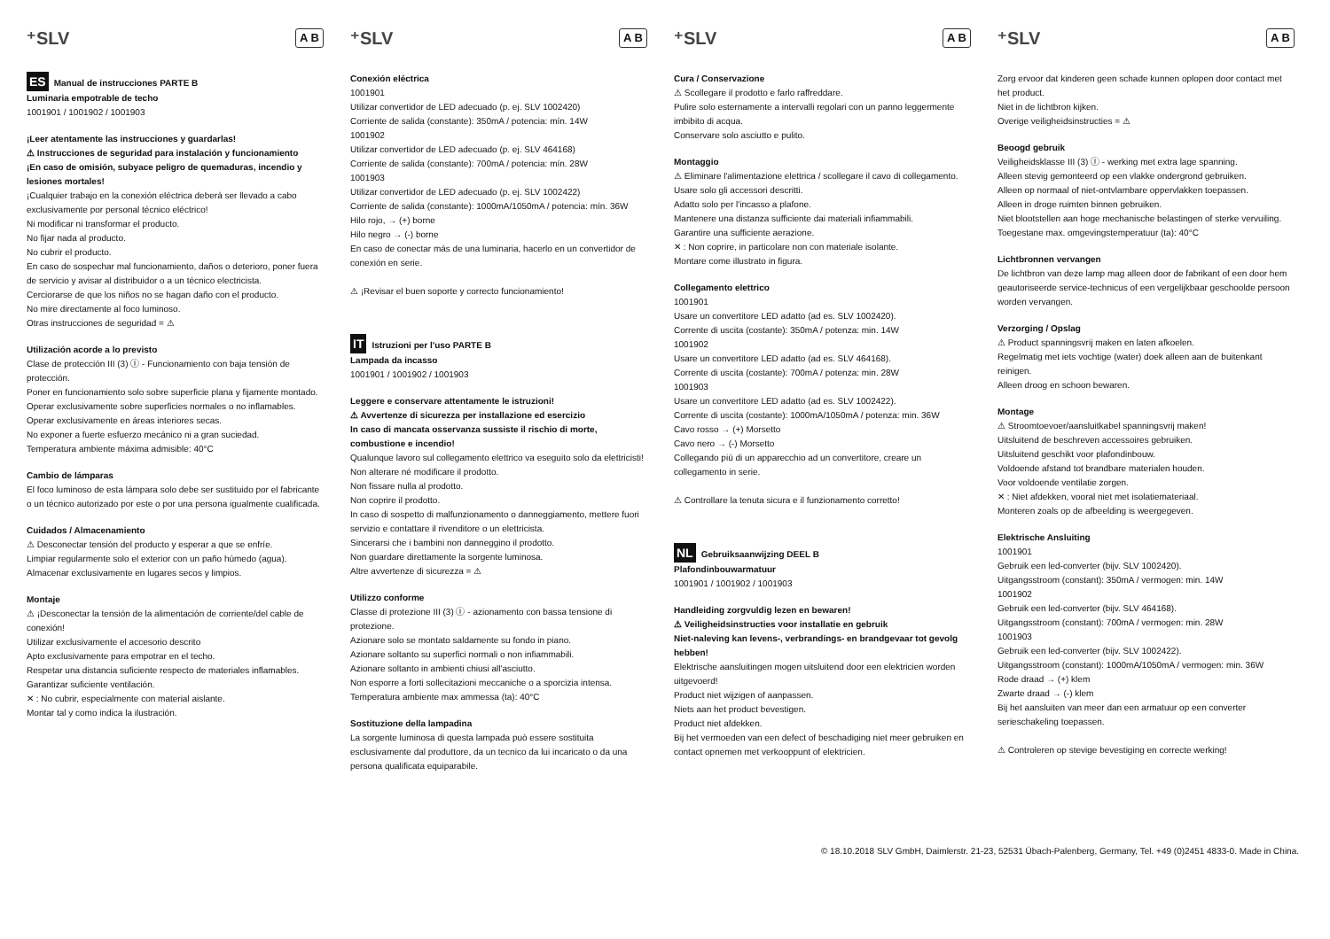⁺SLV A B
ES Manual de instrucciones PARTE B
Luminaria empotrable de techo
1001901 / 1001902 / 1001903
¡Leer atentamente las instrucciones y guardarlas!
⚠ Instrucciones de seguridad para instalación y funcionamiento
¡En caso de omisión, subyace peligro de quemaduras, incendio y lesiones mortales!
¡Cualquier trabajo en la conexión eléctrica deberá ser llevado a cabo exclusivamente por personal técnico eléctrico!
Ni modificar ni transformar el producto.
No fijar nada al producto.
No cubrir el producto.
En caso de sospechar mal funcionamiento, daños o deterioro, poner fuera de servicio y avisar al distribuidor o a un técnico electricista.
Cerciorarse de que los niños no se hagan daño con el producto.
No mire directamente al foco luminoso.
Otras instrucciones de seguridad = ⚠
Utilización acorde a lo previsto
Clase de protección III (3) Ⓘ - Funcionamiento con baja tensión de protección.
Poner en funcionamiento solo sobre superficie plana y fijamente montado.
Operar exclusivamente sobre superficies normales o no inflamables.
Operar exclusivamente en áreas interiores secas.
No exponer a fuerte esfuerzo mecánico ni a gran suciedad.
Temperatura ambiente máxima admisible: 40°C
Cambio de lámparas
El foco luminoso de esta lámpara solo debe ser sustituido por el fabricante o un técnico autorizado por este o por una persona igualmente cualificada.
Cuidados / Almacenamiento
⚠ Desconectar tensión del producto y esperar a que se enfríe.
Limpiar regularmente solo el exterior con un paño húmedo (agua).
Almacenar exclusivamente en lugares secos y limpios.
Montaje
⚠ ¡Desconectar la tensión de la alimentación de corriente/del cable de conexión!
Utilizar exclusivamente el accesorio descrito
Apto exclusivamente para empotrar en el techo.
Respetar una distancia suficiente respecto de materiales inflamables.
Garantizar suficiente ventilación.
✕ : No cubrir, especialmente con material aislante.
Montar tal y como indica la ilustración.
⁺SLV A B
Conexión eléctrica
1001901
Utilizar convertidor de LED adecuado (p. ej. SLV 1002420)
Corriente de salida (constante): 350mA / potencia: mín. 14W
1001902
Utilizar convertidor de LED adecuado (p. ej. SLV 464168)
Corriente de salida (constante): 700mA / potencia: mín. 28W
1001903
Utilizar convertidor de LED adecuado (p. ej. SLV 1002422)
Corriente de salida (constante): 1000mA/1050mA / potencia: mín. 36W
Hilo rojo, → (+) borne
Hilo negro → (-) borne
En caso de conectar más de una luminaria, hacerlo en un convertidor de conexión en serie.
⚠ ¡Revisar el buen soporte y correcto funcionamiento!
IT Istruzioni per l'uso PARTE B
Lampada da incasso
1001901 / 1001902 / 1001903
Leggere e conservare attentamente le istruzioni!
⚠ Avvertenze di sicurezza per installazione ed esercizio
In caso di mancata osservanza sussiste il rischio di morte, combustione e incendio!
Qualunque lavoro sul collegamento elettrico va eseguito solo da elettricisti!
Non alterare né modificare il prodotto.
Non fissare nulla al prodotto.
Non coprire il prodotto.
In caso di sospetto di malfunzionamento o danneggiamento, mettere fuori servizio e contattare il rivenditore o un elettricista.
Sincerarsi che i bambini non danneggino il prodotto.
Non guardare direttamente la sorgente luminosa.
Altre avvertenze di sicurezza = ⚠
Utilizzo conforme
Classe di protezione III (3) Ⓘ - azionamento con bassa tensione di protezione.
Azionare solo se montato saldamente su fondo in piano.
Azionare soltanto su superfici normali o non infiammabili.
Azionare soltanto in ambienti chiusi all'asciutto.
Non esporre a forti sollecitazioni meccaniche o a sporcizia intensa.
Temperatura ambiente max ammessa (ta): 40°C
Sostituzione della lampadina
La sorgente luminosa di questa lampada può essere sostituita esclusivamente dal produttore, da un tecnico da lui incaricato o da una persona qualificata equiparabile.
⁺SLV A B
Cura / Conservazione
⚠ Scollegare il prodotto e farlo raffreddare.
Pulire solo esternamente a intervalli regolari con un panno leggermente imbibito di acqua.
Conservare solo asciutto e pulito.
Montaggio
⚠ Eliminare l'alimentazione elettrica / scollegare il cavo di collegamento.
Usare solo gli accessori descritti.
Adatto solo per l'incasso a plafone.
Mantenere una distanza sufficiente dai materiali infiammabili.
Garantire una sufficiente aerazione.
✕ : Non coprire, in particolare non con materiale isolante.
Montare come illustrato in figura.
Collegamento elettrico
1001901
Usare un convertitore LED adatto (ad es. SLV 1002420).
Corrente di uscita (costante): 350mA / potenza: min. 14W
1001902
Usare un convertitore LED adatto (ad es. SLV 464168).
Corrente di uscita (costante): 700mA / potenza: min. 28W
1001903
Usare un convertitore LED adatto (ad es. SLV 1002422).
Corrente di uscita (costante): 1000mA/1050mA / potenza: min. 36W
Cavo rosso → (+) Morsetto
Cavo nero → (-) Morsetto
Collegando più di un apparecchio ad un convertitore, creare un collegamento in serie.
⚠ Controllare la tenuta sicura e il funzionamento corretto!
NL Gebruiksaanwijzing DEEL B
Plafondinbouwarmatuur
1001901 / 1001902 / 1001903
Handleiding zorgvuldig lezen en bewaren!
⚠ Veiligheidsinstructies voor installatie en gebruik
Niet-naleving kan levens-, verbrandings- en brandgevaar tot gevolg hebben!
Elektrische aansluitingen mogen uitsluitend door een elektricien worden uitgevoerd!
Product niet wijzigen of aanpassen.
Niets aan het product bevestigen.
Product niet afdekken.
Bij het vermoeden van een defect of beschadiging niet meer gebruiken en contact opnemen met verkooppunt of elektricien.
⁺SLV A B
Zorg ervoor dat kinderen geen schade kunnen oplopen door contact met het product.
Niet in de lichtbron kijken.
Overige veiligheidsinstructies = ⚠
Beoogd gebruik
Veiligheidsklasse III (3) Ⓘ - werking met extra lage spanning.
Alleen stevig gemonteerd op een vlakke ondergrond gebruiken.
Alleen op normaal of niet-ontvlambare oppervlakken toepassen.
Alleen in droge ruimten binnen gebruiken.
Niet blootstellen aan hoge mechanische belastingen of sterke vervuiling.
Toegestane max. omgevingstemperatuur (ta): 40°C
Lichtbronnen vervangen
De lichtbron van deze lamp mag alleen door de fabrikant of een door hem geautoriseerde service-technicus of een vergelijkbaar geschoolde persoon worden vervangen.
Verzorging / Opslag
⚠ Product spanningsvrij maken en laten afkoelen.
Regelmatig met iets vochtige (water) doek alleen aan de buitenkant reinigen.
Alleen droog en schoon bewaren.
Montage
⚠ Stroomtoevoer/aansluitkabel spanningsvrij maken!
Uitsluitend de beschreven accessoires gebruiken.
Uitsluitend geschikt voor plafondinbouw.
Voldoende afstand tot brandbare materialen houden.
Voor voldoende ventilatie zorgen.
✕ : Niet afdekken, vooral niet met isolatiemateriaal.
Monteren zoals op de afbeelding is weergegeven.
Elektrische Ansluiting
1001901
Gebruik een led-converter (bijv. SLV 1002420).
Uitgangsstroom (constant): 350mA / vermogen: min. 14W
1001902
Gebruik een led-converter (bijv. SLV 464168).
Uitgangsstroom (constant): 700mA / vermogen: min. 28W
1001903
Gebruik een led-converter (bijv. SLV 1002422).
Uitgangsstroom (constant): 1000mA/1050mA / vermogen: min. 36W
Rode draad → (+) klem
Zwarte draad → (-) klem
Bij het aansluiten van meer dan een armatuur op een converter serieschakeling toepassen.
⚠ Controleren op stevige bevestiging en correcte werking!
© 18.10.2018 SLV GmbH, Daimlerstr. 21-23, 52531 Übach-Palenberg, Germany, Tel. +49 (0)2451 4833-0. Made in China.